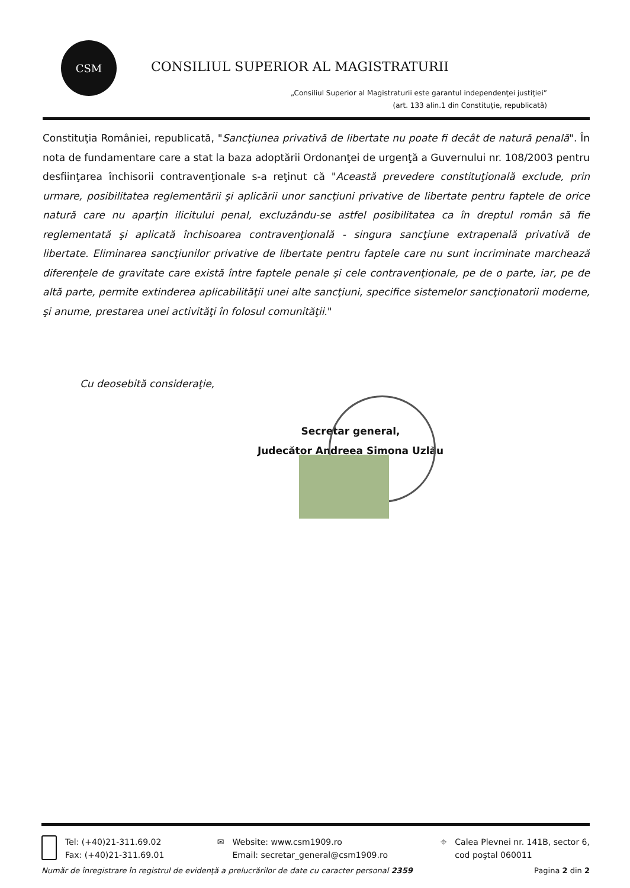CSM
CONSILIUL SUPERIOR AL MAGISTRATURII
„Consiliul Superior al Magistraturii este garantul independenţei justiţiei”
(art. 133 alin.1 din Constituţie, republicată)
Constituţia României, republicată, "Sancţiunea privativă de libertate nu poate fi decât de natură penală". În nota de fundamentare care a stat la baza adoptării Ordonanţei de urgenţă a Guvernului nr. 108/2003 pentru desfiinţarea închisorii contravenţionale s-a reţinut că "Această prevedere constituţională exclude, prin urmare, posibilitatea reglementării şi aplicării unor sancţiuni privative de libertate pentru faptele de orice natură care nu aparţin ilicitului penal, excluzându-se astfel posibilitatea ca în dreptul român să fie reglementată şi aplicată închisoarea contravenţională - singura sancţiune extrapenală privativă de libertate. Eliminarea sancţiunilor privative de libertate pentru faptele care nu sunt incriminate marchează diferenţele de gravitate care există între faptele penale şi cele contravenţionale, pe de o parte, iar, pe de altă parte, permite extinderea aplicabilităţii unei alte sancţiuni, specifice sistemelor sancţionatorii moderne, şi anume, prestarea unei activităţi în folosul comunităţii."
Cu deosebită consideraţie,
Secretar general,
Judecător Andreea Simona Uzlău
Tel: (+40)21-311.69.02
Fax: (+40)21-311.69.01
✉ Website: www.csm1909.ro
Email: secretar_general@csm1909.ro
⌖ Calea Plevnei nr. 141B, sector 6,
cod poştal 060011
Număr de înregistrare în registrul de evidenţă a prelucrărilor de date cu caracter personal 2359 Pagina 2 din 2